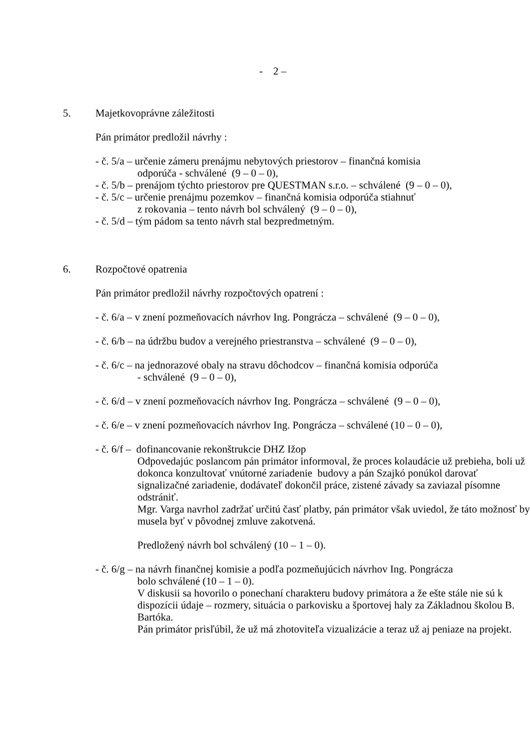- 2 –
5. Majetkovoprávne záležitosti
Pán primátor predložil návrhy :
- č. 5/a – určenie zámeru prenájmu nebytových priestorov – finančná komisia
odporúča - schválené (9 – 0 – 0),
- č. 5/b – prenájom týchto priestorov pre QUESTMAN s.r.o. – schválené (9 – 0 – 0),
- č. 5/c – určenie prenájmu pozemkov – finančná komisia odporúča stiahnuť
z rokovania – tento návrh bol schválený (9 – 0 – 0),
- č. 5/d – tým pádom sa tento návrh stal bezpredmetným.
6. Rozpočtové opatrenia
Pán primátor predložil návrhy rozpočtových opatrení :
- č. 6/a – v znení pozmeňovacích návrhov Ing. Pongrácza – schválené (9 – 0 – 0),
- č. 6/b – na údržbu budov a verejného priestranstva – schválené (9 – 0 – 0),
- č. 6/c – na jednorazové obaly na stravu dôchodcov – finančná komisia odporúča
- schválené (9 – 0 – 0),
- č. 6/d – v znení pozmeňovacích návrhov Ing. Pongrácza – schválené (9 – 0 – 0),
- č. 6/e – v znení pozmeňovacích návrhov Ing. Pongrácza – schválené (10 – 0 – 0),
- č. 6/f – dofinancovanie rekonštrukcie DHZ Ižop
Odpovedajúc poslancom pán primátor informoval, že proces kolaudácie už prebieha, boli už dokonca konzultovať vnútorné zariadenie budovy a pán Szajkó ponúkol darovať signalizačné zariadenie, dodávateľ dokončil práce, zistené závady sa zaviazal písomne odstrániť.
Mgr. Varga navrhol zadržať určitú časť platby, pán primátor však uviedol, že táto možnosť by musela byť v pôvodnej zmluve zakotvená.
Predložený návrh bol schválený (10 – 1 – 0).
- č. 6/g – na návrh finančnej komisie a podľa pozmeňujúcich návrhov Ing. Pongrácza
bolo schválené (10 – 1 – 0).
V diskusii sa hovorilo o ponechaní charakteru budovy primátora a že ešte stále nie sú k dispozícii údaje – rozmery, situácia o parkovisku a športovej haly za Základnou školou B. Bartóka.
Pán primátor prisľúbil, že už má zhotoviteľa vizualizácie a teraz už aj peniaze na projekt.